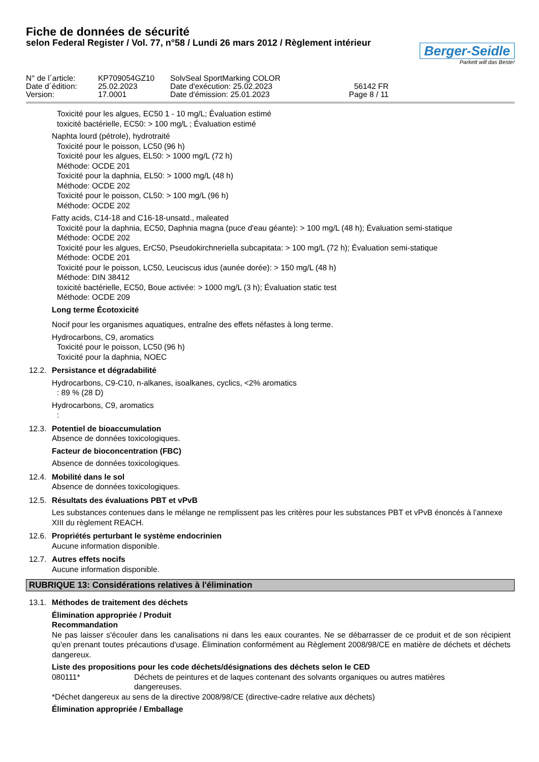Fiche de données de sécurité
selon Federal Register / Vol. 77, n°58 / Lundi 26 mars 2012 / Règlement intérieur
Berger-Seidle
Parkett will das Beste!
N° de l´article:
KP709054GZ10
SolvSeal SportMarking COLOR
Date d´édition:
25.02.2023
Date d'exécution: 25.02.2023
56142 FR
Version:
17.0001
Date d'émission: 25.01.2023
Page 8 / 11
Toxicité pour les algues, EC50 1 - 10 mg/L; Évaluation estimé
toxicité bactérielle, EC50: > 100 mg/L ; Évaluation estimé
Naphta lourd (pétrole), hydrotraité
Toxicité pour le poisson, LC50 (96 h)
Toxicité pour les algues, EL50: > 1000 mg/L (72 h)
Méthode: OCDE 201
Toxicité pour la daphnia, EL50: > 1000 mg/L (48 h)
Méthode: OCDE 202
Toxicité pour le poisson, CL50: > 100 mg/L (96 h)
Méthode: OCDE 202
Fatty acids, C14-18 and C16-18-unsatd., maleated
Toxicité pour la daphnia, EC50, Daphnia magna (puce d'eau géante): > 100 mg/L (48 h); Évaluation semi-statique
Méthode: OCDE 202
Toxicité pour les algues, ErC50, Pseudokirchneriella subcapitata: > 100 mg/L (72 h); Évaluation semi-statique
Méthode: OCDE 201
Toxicité pour le poisson, LC50, Leuciscus idus (aunée dorée): > 150 mg/L (48 h)
Méthode: DIN 38412
toxicité bactérielle, EC50, Boue activée: > 1000 mg/L (3 h); Évaluation static test
Méthode: OCDE 209
Long terme Écotoxicité
Nocif pour les organismes aquatiques, entraîne des effets néfastes à long terme.
Hydrocarbons, C9, aromatics
Toxicité pour le poisson, LC50 (96 h)
Toxicité pour la daphnia, NOEC
12.2. Persistance et dégradabilité
Hydrocarbons, C9-C10, n-alkanes, isoalkanes, cyclics, <2% aromatics
: 89 % (28 D)
Hydrocarbons, C9, aromatics
:
12.3. Potentiel de bioaccumulation
Absence de données toxicologiques.
Facteur de bioconcentration (FBC)
Absence de données toxicologiques.
12.4. Mobilité dans le sol
Absence de données toxicologiques.
12.5. Résultats des évaluations PBT et vPvB
Les substances contenues dans le mélange ne remplissent pas les critères pour les substances PBT et vPvB énoncés à l’annexe XIII du règlement REACH.
12.6. Propriétés perturbant le système endocrinien
Aucune information disponible.
12.7. Autres effets nocifs
Aucune information disponible.
RUBRIQUE 13: Considérations relatives à l'élimination
13.1. Méthodes de traitement des déchets
Élimination appropriée / Produit
Recommandation
Ne pas laisser s'écouler dans les canalisations ni dans les eaux courantes. Ne se débarrasser de ce produit et de son récipient qu'en prenant toutes précautions d'usage. Élimination conformément au Règlement 2008/98/CE en matière de déchets et déchets dangereux.
Liste des propositions pour les code déchets/désignations des déchets selon le CED
080111* Déchets de peintures et de laques contenant des solvants organiques ou autres matières dangereuses.
*Déchet dangereux au sens de la directive 2008/98/CE (directive-cadre relative aux déchets)
Élimination appropriée / Emballage